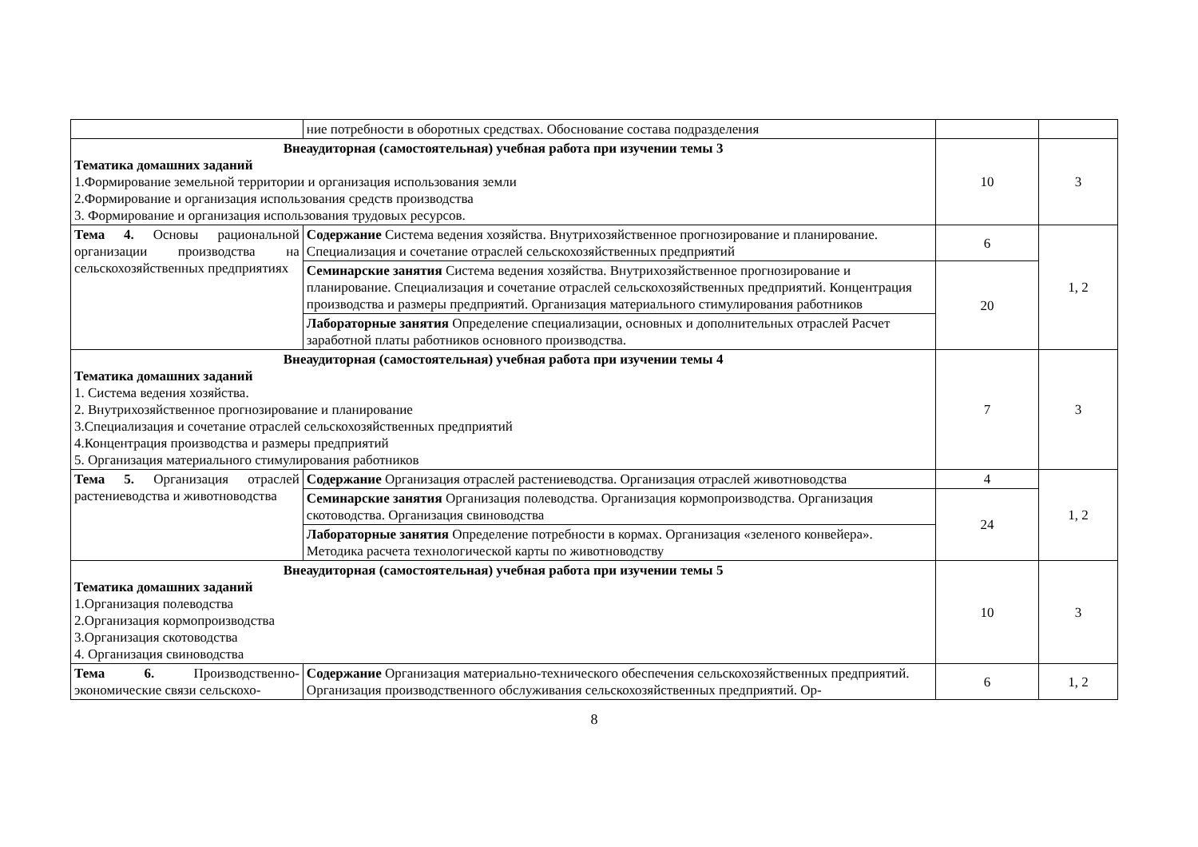| | ние потребности в оборотных средствах. Обоснование состава подразделения | | |
| Внеаудиторная (самостоятельная) учебная работа при изучении темы 3 Тематика домашних заданий 1.Формирование земельной территории и организация использования земли 2.Формирование и организация использования средств производства 3. Формирование и организация использования трудовых ресурсов. | | 10 | 3 |
| Тема 4. Основы рациональной организации производства на сельскохозяйственных предприятиях | Содержание Система ведения хозяйства. Внутрихозяйственное прогнозирование и планирование. Специализация и сочетание отраслей сельскохозяйственных предприятий | 6 | 1, 2 |
| | Семинарские занятия Система ведения хозяйства. Внутрихозяйственное прогнозирование и планирование. Специализация и сочетание отраслей сельскохозяйственных предприятий. Концентрация производства и размеры предприятий. Организация материального стимулирования работников | 20 | |
| | Лабораторные занятия Определение специализации, основных и дополнительных отраслей Расчет заработной платы работников основного производства. | | |
| Внеаудиторная (самостоятельная) учебная работа при изучении темы 4 Тематика домашних заданий 1. Система ведения хозяйства. 2. Внутрихозяйственное прогнозирование и планирование 3.Специализация и сочетание отраслей сельскохозяйственных предприятий 4.Концентрация производства и размеры предприятий 5. Организация материального стимулирования работников | | 7 | 3 |
| Тема 5. Организация отраслей растениеводства и животноводства | Содержание Организация отраслей растениеводства. Организация отраслей животноводства | 4 | 1, 2 |
| | Семинарские занятия Организация полеводства. Организация кормопроизводства. Организация скотоводства. Организация свиноводства | 24 | |
| | Лабораторные занятия Определение потребности в кормах. Организация «зеленого конвейера». Методика расчета технологической карты по животноводству | | |
| Внеаудиторная (самостоятельная) учебная работа при изучении темы 5 Тематика домашних заданий 1.Организация полеводства 2.Организация кормопроизводства 3.Организация скотоводства 4. Организация свиноводства | | 10 | 3 |
| Тема 6. Производственно-экономические связи сельскохо- | Содержание Организация материально-технического обеспечения сельскохозяйственных предприятий. Организация производственного обслуживания сельскохозяйственных предприятий. Ор- | 6 | 1, 2 |
8